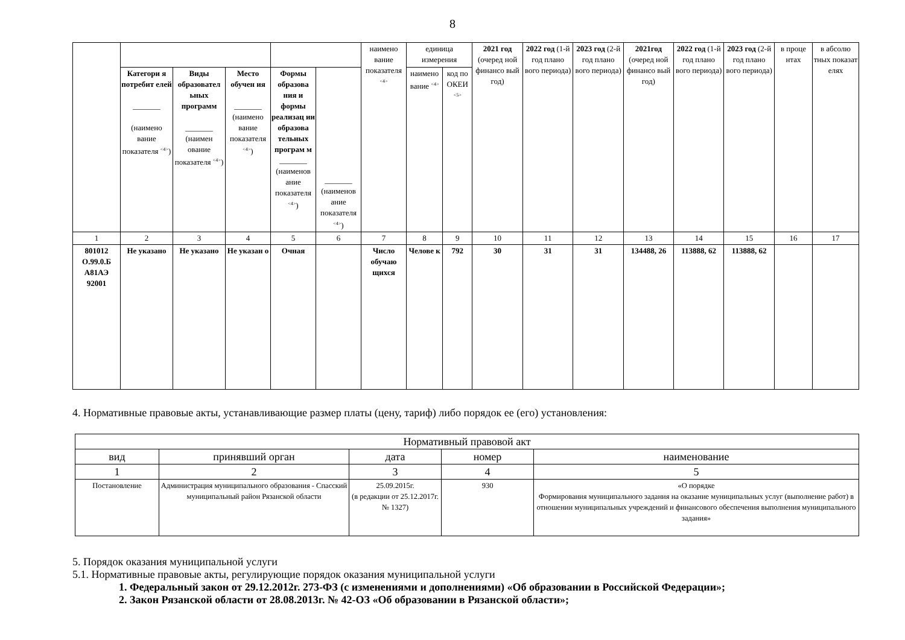8
| | | | | | | наимено вание показателя <sup><4></sup> | единица измерения | | 2021 год (очеред ной финансо вый год) | 2022 год (1-й год плано вого периода) | 2023 год (2-й год плано вого периода) | 2021год (очеред ной финансо вый год) | 2022 год (1-й год плано вого периода) | 2023 год (2-й год плано вого периода) | в проце нтах | в абсолю тных показат елях |
| | Категори я потребит елей _______ (наимено вание показателя <sup><4></sup>) | Виды образовател ьных программ _______ (наимен ование показателя <sup><4></sup>) | Место обучен ия _______ (наимено вание показателя <sup><4></sup>) | Формы образова ния и формы реализац ии образова тельных програм м _______ (наименов ание показателя <sup><4></sup>) | _______ (наименов ание показателя <sup><4></sup>) | | наимено вание <sup><4></sup> | код по ОКЕИ <sup><5></sup> | | | | | | | | |
| 1 | 2 | 3 | 4 | 5 | 6 | 7 | 8 | 9 | 10 | 11 | 12 | 13 | 14 | 15 | 16 | 17 |
| 801012 О.99.0.Б А81АЭ 92001 | Не указано | Не указано | Не указан о | Очная | | Число обучаю щихся | Челове к | 792 | 30 | 31 | 31 | 134488, 26 | 113888, 62 | 113888, 62 | | |
4. Нормативные правовые акты, устанавливающие размер платы (цену, тариф) либо порядок ее (его) установления:
| Нормативный правовой акт | | | | |
| вид | принявший орган | дата | номер | наименование |
| 1 | 2 | 3 | 4 | 5 |
| Постановление | Администрация муниципального образования - Спасский муниципальный район Рязанской области | 25.09.2015г. (в редакции от 25.12.2017г. № 1327) | 930 | «О порядке Формирования муниципального задания на оказание муниципальных услуг (выполнение работ) в отношении муниципальных учреждений и финансового обеспечения выполнения муниципального задания» |
5. Порядок оказания муниципальной услуги
5.1. Нормативные правовые акты, регулирующие порядок оказания муниципальной услуги
1. Федеральный закон от 29.12.2012г. 273-ФЗ (с изменениями и дополнениями) «Об образовании в Российской Федерации»;
2. Закон Рязанской области от 28.08.2013г. № 42-ОЗ «Об образовании в Рязанской области»;